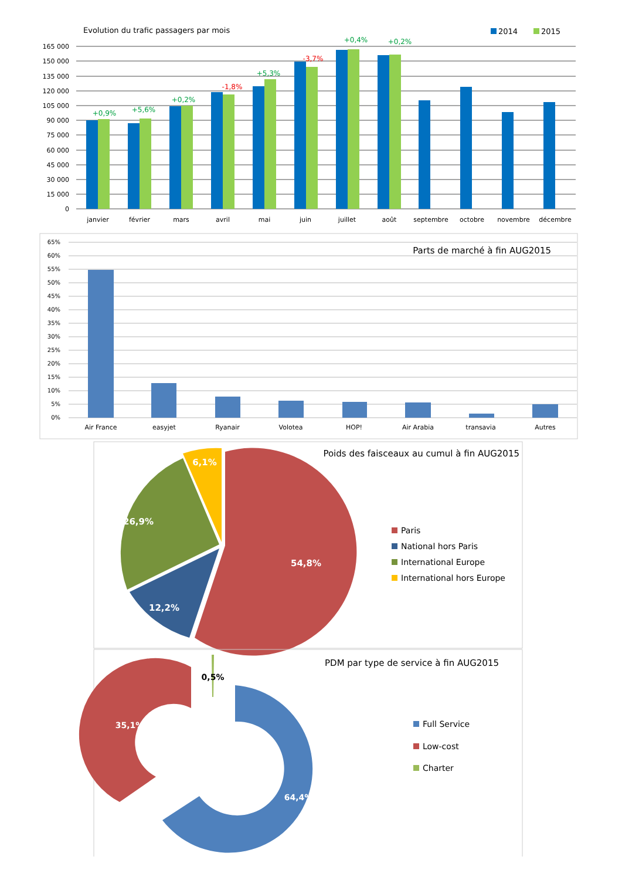Evolution du trafic passagers par mois
2014
2015
165 000
150 000
135 000
120 000
105 000
90 000
75 000
60 000
45 000
30 000
15 000
0
+0,9%
+5,6%
+0,2%
-1,8%
+5,3%
-3,7%
+0,4%
+0,2%
janvier
février
mars
avril
mai
juin
juillet
août
septembre
octobre
novembre
décembre
Parts de marché à fin AUG2015
65%
60%
55%
50%
45%
40%
35%
30%
25%
20%
15%
10%
5%
0%
Air France
easyjet
Ryanair
Volotea
HOP!
Air Arabia
transavia
Autres
Poids des faisceaux au cumul à fin AUG2015
54,8%
12,2%
26,9%
6,1%
Paris
National hors Paris
International Europe
International hors Europe
PDM par type de service à fin AUG2015
64,4%
35,1%
0,5%
Full Service
Low-cost
Charter